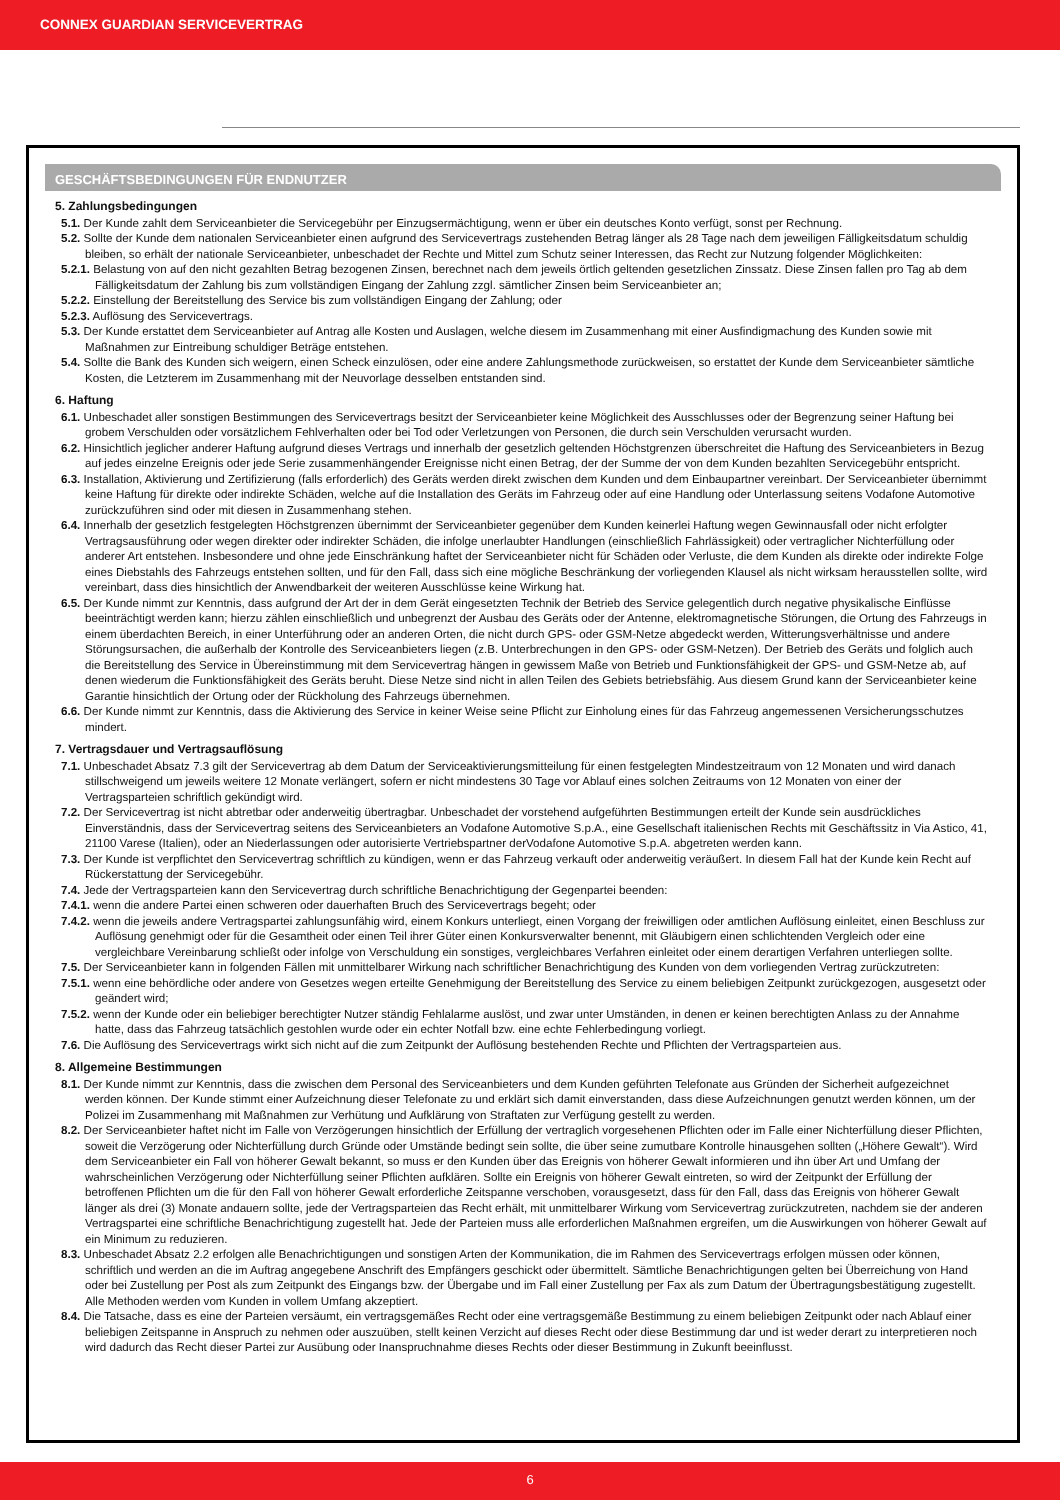CONNEX GUARDIAN SERVICEVERTRAG
GESCHÄFTSBEDINGUNGEN FÜR ENDNUTZER
5. Zahlungsbedingungen
5.1. Der Kunde zahlt dem Serviceanbieter die Servicegebühr per Einzugsermächtigung, wenn er über ein deutsches Konto verfügt, sonst per Rechnung.
5.2. Sollte der Kunde dem nationalen Serviceanbieter einen aufgrund des Servicevertrags zustehenden Betrag länger als 28 Tage nach dem jeweiligen Fälligkeitsdatum schuldig bleiben, so erhält der nationale Serviceanbieter, unbeschadet der Rechte und Mittel zum Schutz seiner Interessen, das Recht zur Nutzung folgender Möglichkeiten:
5.2.1. Belastung von auf den nicht gezahlten Betrag bezogenen Zinsen, berechnet nach dem jeweils örtlich geltenden gesetzlichen Zinssatz. Diese Zinsen fallen pro Tag ab dem Fälligkeitsdatum der Zahlung bis zum vollständigen Eingang der Zahlung zzgl. sämtlicher Zinsen beim Serviceanbieter an;
5.2.2. Einstellung der Bereitstellung des Service bis zum vollständigen Eingang der Zahlung; oder
5.2.3. Auflösung des Servicevertrags.
5.3. Der Kunde erstattet dem Serviceanbieter auf Antrag alle Kosten und Auslagen, welche diesem im Zusammenhang mit einer Ausfindigmachung des Kunden sowie mit Maßnahmen zur Eintreibung schuldiger Beträge entstehen.
5.4. Sollte die Bank des Kunden sich weigern, einen Scheck einzulösen, oder eine andere Zahlungsmethode zurückweisen, so erstattet der Kunde dem Serviceanbieter sämtliche Kosten, die Letzterem im Zusammenhang mit der Neuvorlage desselben entstanden sind.
6. Haftung
6.1. Unbeschadet aller sonstigen Bestimmungen des Servicevertrags besitzt der Serviceanbieter keine Möglichkeit des Ausschlusses oder der Begrenzung seiner Haftung bei grobem Verschulden oder vorsätzlichem Fehlverhalten oder bei Tod oder Verletzungen von Personen, die durch sein Verschulden verursacht wurden.
6.2. Hinsichtlich jeglicher anderer Haftung aufgrund dieses Vertrags und innerhalb der gesetzlich geltenden Höchstgrenzen überschreitet die Haftung des Serviceanbieters in Bezug auf jedes einzelne Ereignis oder jede Serie zusammenhängender Ereignisse nicht einen Betrag, der der Summe der von dem Kunden bezahlten Servicegebühr entspricht.
6.3. Installation, Aktivierung und Zertifizierung (falls erforderlich) des Geräts werden direkt zwischen dem Kunden und dem Einbaupartner vereinbart. Der Serviceanbieter übernimmt keine Haftung für direkte oder indirekte Schäden, welche auf die Installation des Geräts im Fahrzeug oder auf eine Handlung oder Unterlassung seitens Vodafone Automotive zurückzuführen sind oder mit diesen in Zusammenhang stehen.
6.4. Innerhalb der gesetzlich festgelegten Höchstgrenzen übernimmt der Serviceanbieter gegenüber dem Kunden keinerlei Haftung wegen Gewinnausfall oder nicht erfolgter Vertragsausführung oder wegen direkter oder indirekter Schäden, die infolge unerlaubter Handlungen (einschließlich Fahrlässigkeit) oder vertraglicher Nichterfüllung oder anderer Art entstehen. Insbesondere und ohne jede Einschränkung haftet der Serviceanbieter nicht für Schäden oder Verluste, die dem Kunden als direkte oder indirekte Folge eines Diebstahls des Fahrzeugs entstehen sollten, und für den Fall, dass sich eine mögliche Beschränkung der vorliegenden Klausel als nicht wirksam herausstellen sollte, wird vereinbart, dass dies hinsichtlich der Anwendbarkeit der weiteren Ausschlüsse keine Wirkung hat.
6.5. Der Kunde nimmt zur Kenntnis, dass aufgrund der Art der in dem Gerät eingesetzten Technik der Betrieb des Service gelegentlich durch negative physikalische Einflüsse beeinträchtigt werden kann; hierzu zählen einschließlich und unbegrenzt der Ausbau des Geräts oder der Antenne, elektromagnetische Störungen, die Ortung des Fahrzeugs in einem überdachten Bereich, in einer Unterführung oder an anderen Orten, die nicht durch GPS- oder GSM-Netze abgedeckt werden, Witterungsverhältnisse und andere Störungsursachen, die außerhalb der Kontrolle des Serviceanbieters liegen (z.B. Unterbrechungen in den GPS- oder GSM-Netzen). Der Betrieb des Geräts und folglich auch die Bereitstellung des Service in Übereinstimmung mit dem Servicevertrag hängen in gewissem Maße von Betrieb und Funktionsfähigkeit der GPS- und GSM-Netze ab, auf denen wiederum die Funktionsfähigkeit des Geräts beruht. Diese Netze sind nicht in allen Teilen des Gebiets betriebsfähig. Aus diesem Grund kann der Serviceanbieter keine Garantie hinsichtlich der Ortung oder der Rückholung des Fahrzeugs übernehmen.
6.6. Der Kunde nimmt zur Kenntnis, dass die Aktivierung des Service in keiner Weise seine Pflicht zur Einholung eines für das Fahrzeug angemessenen Versicherungsschutzes mindert.
7. Vertragsdauer und Vertragsauflösung
7.1. Unbeschadet Absatz 7.3 gilt der Servicevertrag ab dem Datum der Serviceaktivierungsmitteilung für einen festgelegten Mindestzeitraum von 12 Monaten und wird danach stillschweigend um jeweils weitere 12 Monate verlängert, sofern er nicht mindestens 30 Tage vor Ablauf eines solchen Zeitraums von 12 Monaten von einer der Vertragsparteien schriftlich gekündigt wird.
7.2. Der Servicevertrag ist nicht abtretbar oder anderweitig übertragbar. Unbeschadet der vorstehend aufgeführten Bestimmungen erteilt der Kunde sein ausdrückliches Einverständnis, dass der Servicevertrag seitens des Serviceanbieters an Vodafone Automotive S.p.A., eine Gesellschaft italienischen Rechts mit Geschäftssitz in Via Astico, 41, 21100 Varese (Italien), oder an Niederlassungen oder autorisierte Vertriebspartner derVodafone Automotive S.p.A. abgetreten werden kann.
7.3. Der Kunde ist verpflichtet den Servicevertrag schriftlich zu kündigen, wenn er das Fahrzeug verkauft oder anderweitig veräußert. In diesem Fall hat der Kunde kein Recht auf Rückerstattung der Servicegebühr.
7.4. Jede der Vertragsparteien kann den Servicevertrag durch schriftliche Benachrichtigung der Gegenpartei beenden:
7.4.1. wenn die andere Partei einen schweren oder dauerhaften Bruch des Servicevertrags begeht; oder
7.4.2. wenn die jeweils andere Vertragspartei zahlungsunfähig wird, einem Konkurs unterliegt, einen Vorgang der freiwilligen oder amtlichen Auflösung einleitet, einen Beschluss zur Auflösung genehmigt oder für die Gesamtheit oder einen Teil ihrer Güter einen Konkursverwalter benennt, mit Gläubigern einen schlichtenden Vergleich oder eine vergleichbare Vereinbarung schließt oder infolge von Verschuldung ein sonstiges, vergleichbares Verfahren einleitet oder einem derartigen Verfahren unterliegen sollte.
7.5. Der Serviceanbieter kann in folgenden Fällen mit unmittelbarer Wirkung nach schriftlicher Benachrichtigung des Kunden von dem vorliegenden Vertrag zurückzutreten:
7.5.1. wenn eine behördliche oder andere von Gesetzes wegen erteilte Genehmigung der Bereitstellung des Service zu einem beliebigen Zeitpunkt zurückgezogen, ausgesetzt oder geändert wird;
7.5.2. wenn der Kunde oder ein beliebiger berechtigter Nutzer ständig Fehlalarme auslöst, und zwar unter Umständen, in denen er keinen berechtigten Anlass zu der Annahme hatte, dass das Fahrzeug tatsächlich gestohlen wurde oder ein echter Notfall bzw. eine echte Fehlerbedingung vorliegt.
7.6. Die Auflösung des Servicevertrags wirkt sich nicht auf die zum Zeitpunkt der Auflösung bestehenden Rechte und Pflichten der Vertragsparteien aus.
8. Allgemeine Bestimmungen
8.1. Der Kunde nimmt zur Kenntnis, dass die zwischen dem Personal des Serviceanbieters und dem Kunden geführten Telefonate aus Gründen der Sicherheit aufgezeichnet werden können. Der Kunde stimmt einer Aufzeichnung dieser Telefonate zu und erklärt sich damit einverstanden, dass diese Aufzeichnungen genutzt werden können, um der Polizei im Zusammenhang mit Maßnahmen zur Verhütung und Aufklärung von Straftaten zur Verfügung gestellt zu werden.
8.2. Der Serviceanbieter haftet nicht im Falle von Verzögerungen hinsichtlich der Erfüllung der vertraglich vorgesehenen Pflichten oder im Falle einer Nichterfüllung dieser Pflichten, soweit die Verzögerung oder Nichterfüllung durch Gründe oder Umstände bedingt sein sollte, die über seine zumutbare Kontrolle hinausgehen sollten („Höhere Gewalt“). Wird dem Serviceanbieter ein Fall von höherer Gewalt bekannt, so muss er den Kunden über das Ereignis von höherer Gewalt informieren und ihn über Art und Umfang der wahrscheinlichen Verzögerung oder Nichterfüllung seiner Pflichten aufklären. Sollte ein Ereignis von höherer Gewalt eintreten, so wird der Zeitpunkt der Erfüllung der betroffenen Pflichten um die für den Fall von höherer Gewalt erforderliche Zeitspanne verschoben, vorausgesetzt, dass für den Fall, dass das Ereignis von höherer Gewalt länger als drei (3) Monate andauern sollte, jede der Vertragsparteien das Recht erhält, mit unmittelbarer Wirkung vom Servicevertrag zurückzutreten, nachdem sie der anderen Vertragspartei eine schriftliche Benachrichtigung zugestellt hat. Jede der Parteien muss alle erforderlichen Maßnahmen ergreifen, um die Auswirkungen von höherer Gewalt auf ein Minimum zu reduzieren.
8.3. Unbeschadet Absatz 2.2 erfolgen alle Benachrichtigungen und sonstigen Arten der Kommunikation, die im Rahmen des Servicevertrags erfolgen müssen oder können, schriftlich und werden an die im Auftrag angegebene Anschrift des Empfängers geschickt oder übermittelt. Sämtliche Benachrichtigungen gelten bei Überreichung von Hand oder bei Zustellung per Post als zum Zeitpunkt des Eingangs bzw. der Übergabe und im Fall einer Zustellung per Fax als zum Datum der Übertragungsbestätigung zugestellt. Alle Methoden werden vom Kunden in vollem Umfang akzeptiert.
8.4. Die Tatsache, dass es eine der Parteien versäumt, ein vertragsgemäßes Recht oder eine vertragsgemäße Bestimmung zu einem beliebigen Zeitpunkt oder nach Ablauf einer beliebigen Zeitspanne in Anspruch zu nehmen oder auszuüben, stellt keinen Verzicht auf dieses Recht oder diese Bestimmung dar und ist weder derart zu interpretieren noch wird dadurch das Recht dieser Partei zur Ausübung oder Inanspruchnahme dieses Rechts oder dieser Bestimmung in Zukunft beeinflusst.
6